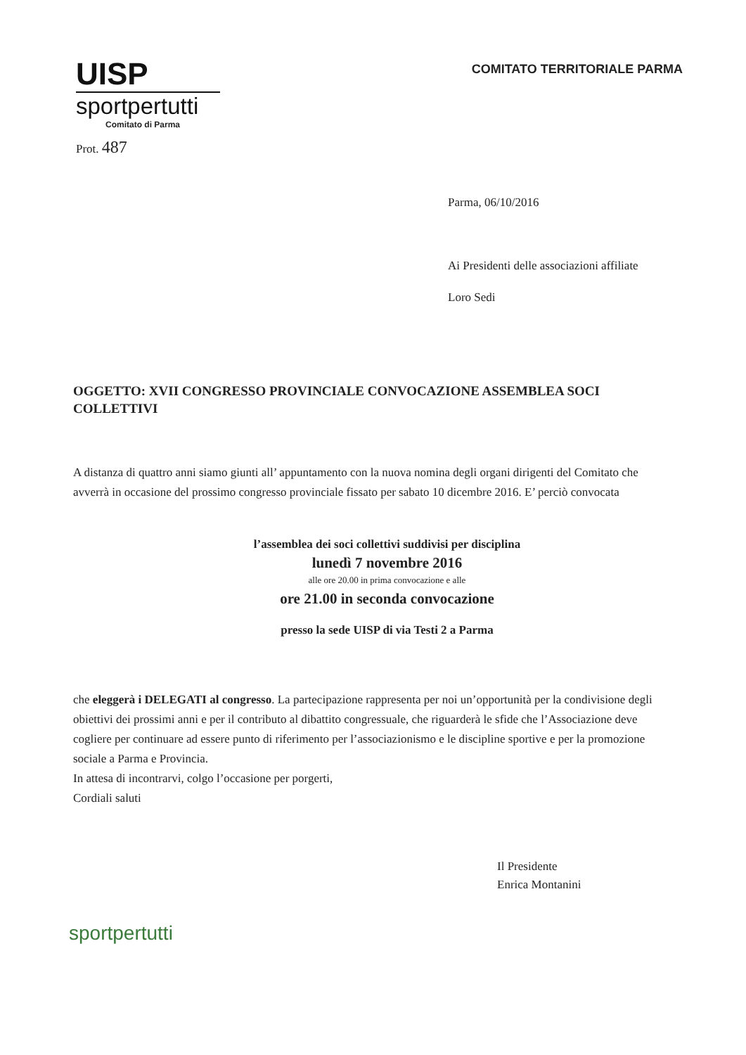UISP
sportpertutti
Comitato di Parma
COMITATO TERRITORIALE PARMA
Prot. 487
Parma, 06/10/2016
Ai Presidenti delle associazioni affiliate
Loro Sedi
OGGETTO: XVII CONGRESSO PROVINCIALE CONVOCAZIONE ASSEMBLEA SOCI COLLETTIVI
A distanza di quattro anni siamo giunti all’ appuntamento con la nuova nomina degli organi dirigenti del Comitato che avverrà in occasione del prossimo congresso provinciale fissato per sabato 10 dicembre 2016. E’ perciò convocata
l’assemblea dei soci collettivi suddivisi per disciplina
lunedì 7 novembre 2016
alle ore 20.00 in prima convocazione e alle
ore 21.00 in seconda convocazione
presso la sede UISP di via Testi 2 a Parma
che eleggerà i DELEGATI al congresso. La partecipazione rappresenta per noi un’opportunità per la condivisione degli obiettivi dei prossimi anni e per il contributo al dibattito congressuale, che riguarderà le sfide che l’Associazione deve cogliere per continuare ad essere punto di riferimento per l’associazionismo e le discipline sportive e per la promozione sociale a Parma e Provincia.
In attesa di incontrarvi, colgo l’occasione per porgerti,
Cordiali saluti
Il Presidente
Enrica Montanini
sportpertutti